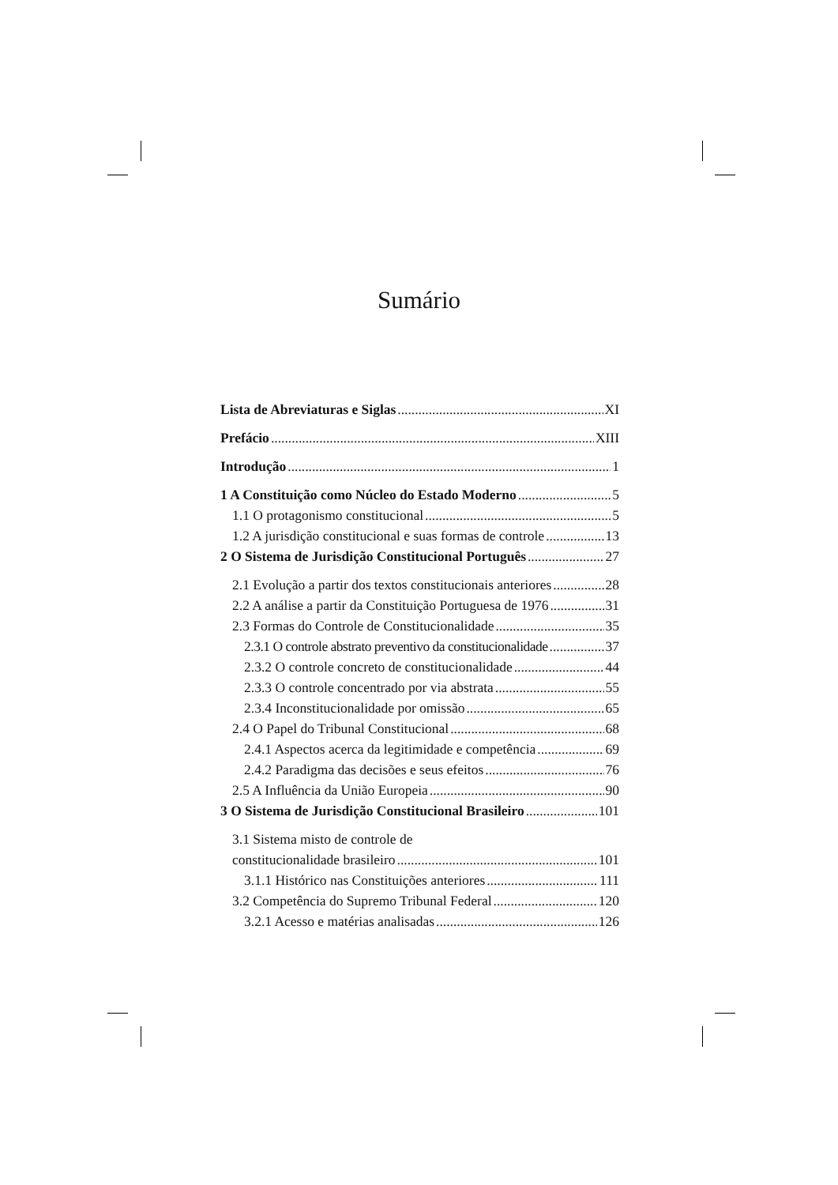Sumário
Lista de Abreviaturas e Siglas XI
Prefácio XIII
Introdução 1
1 A Constituição como Núcleo do Estado Moderno 5
1.1 O protagonismo constitucional 5
1.2 A jurisdição constitucional e suas formas de controle 13
2 O Sistema de Jurisdição Constitucional Português 27
2.1 Evolução a partir dos textos constitucionais anteriores 28
2.2 A análise a partir da Constituição Portuguesa de 1976 31
2.3 Formas do Controle de Constitucionalidade 35
2.3.1 O controle abstrato preventivo da constitucionalidade 37
2.3.2 O controle concreto de constitucionalidade 44
2.3.3 O controle concentrado por via abstrata 55
2.3.4 Inconstitucionalidade por omissão 65
2.4 O Papel do Tribunal Constitucional 68
2.4.1 Aspectos acerca da legitimidade e competência 69
2.4.2 Paradigma das decisões e seus efeitos 76
2.5 A Influência da União Europeia 90
3 O Sistema de Jurisdição Constitucional Brasileiro 101
3.1 Sistema misto de controle de
constitucionalidade brasileiro 101
3.1.1 Histórico nas Constituições anteriores 111
3.2 Competência do Supremo Tribunal Federal 120
3.2.1 Acesso e matérias analisadas 126